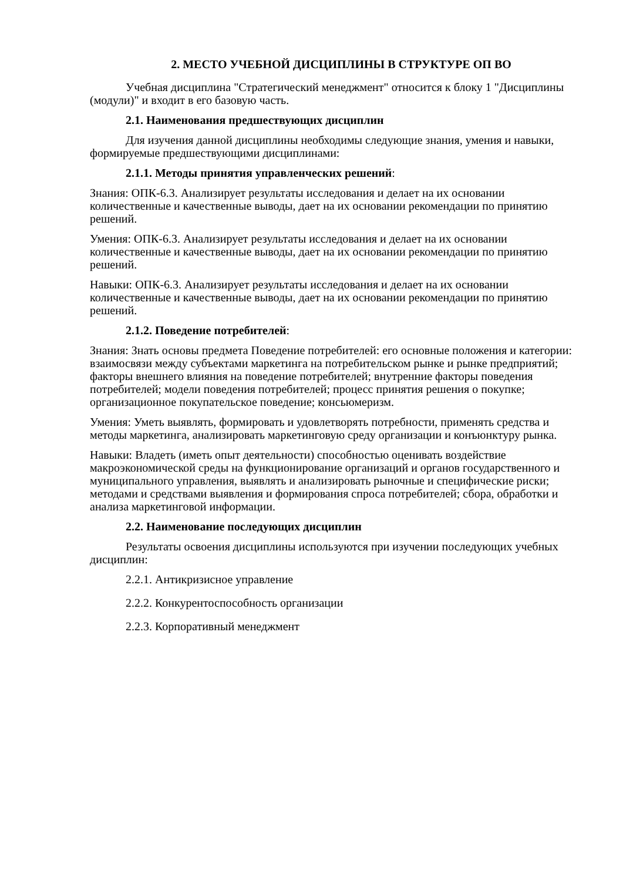2. МЕСТО УЧЕБНОЙ ДИСЦИПЛИНЫ В СТРУКТУРЕ ОП ВО
Учебная дисциплина "Стратегический менеджмент" относится к блоку 1 "Дисциплины (модули)" и входит в его базовую часть.
2.1. Наименования предшествующих дисциплин
Для изучения данной дисциплины необходимы следующие знания, умения и навыки, формируемые предшествующими дисциплинами:
2.1.1. Методы принятия управленческих решений:
Знания: ОПК-6.3. Анализирует результаты исследования и делает на их основании количественные и качественные выводы, дает на их основании рекомендации по принятию решений.
Умения: ОПК-6.3. Анализирует результаты исследования и делает на их основании количественные и качественные выводы, дает на их основании рекомендации по принятию решений.
Навыки: ОПК-6.3. Анализирует результаты исследования и делает на их основании количественные и качественные выводы, дает на их основании рекомендации по принятию решений.
2.1.2. Поведение потребителей:
Знания: Знать основы предмета Поведение потребителей: его основные положения и категории: взаимосвязи между субъектами маркетинга на потребительском рынке и рынке предприятий; факторы внешнего влияния на поведение потребителей; внутренние факторы поведения потребителей; модели поведения потребителей; процесс принятия решения о покупке; организационное покупательское поведение; консьюмеризм.
Умения: Уметь выявлять, формировать и удовлетворять потребности, применять средства и методы маркетинга, анализировать маркетинговую среду организации и конъюнктуру рынка.
Навыки: Владеть (иметь опыт деятельности) способностью оценивать воздействие макроэкономической среды на функционирование организаций и органов государственного и муниципального управления, выявлять и анализировать рыночные и специфические риски; методами и средствами выявления и формирования спроса потребителей; сбора, обработки и анализа маркетинговой информации.
2.2. Наименование последующих дисциплин
Результаты освоения дисциплины используются при изучении последующих учебных дисциплин:
2.2.1. Антикризисное управление
2.2.2. Конкурентоспособность организации
2.2.3. Корпоративный менеджмент